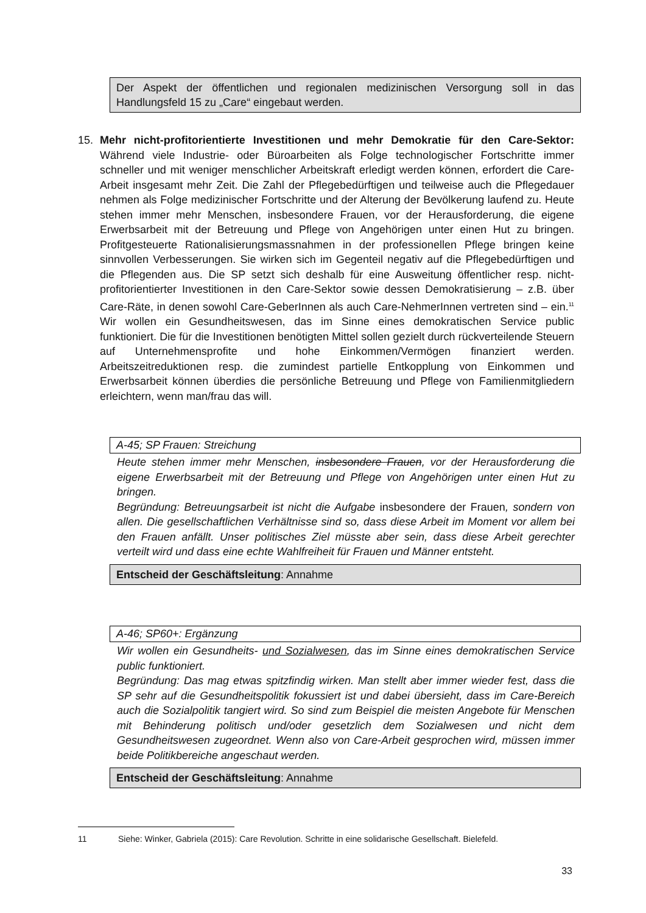Der Aspekt der öffentlichen und regionalen medizinischen Versorgung soll in das Handlungsfeld 15 zu „Care“ eingebaut werden.
15. Mehr nicht-profitorientierte Investitionen und mehr Demokratie für den Care-Sektor: Während viele Industrie- oder Büroarbeiten als Folge technologischer Fortschritte immer schneller und mit weniger menschlicher Arbeitskraft erledigt werden können, erfordert die Care-Arbeit insgesamt mehr Zeit. Die Zahl der Pflegebedürftigen und teilweise auch die Pflegedauer nehmen als Folge medizinischer Fortschritte und der Alterung der Bevölkerung laufend zu. Heute stehen immer mehr Menschen, insbesondere Frauen, vor der Herausforderung, die eigene Erwerbsarbeit mit der Betreuung und Pflege von Angehörigen unter einen Hut zu bringen. Profitgesteuerte Rationalisierungsmassnahmen in der professionellen Pflege bringen keine sinnvollen Verbesserungen. Sie wirken sich im Gegenteil negativ auf die Pflegebedürftigen und die Pflegenden aus. Die SP setzt sich deshalb für eine Ausweitung öffentlicher resp. nicht-profitorientierter Investitionen in den Care-Sektor sowie dessen Demokratisierung – z.B. über Care-Räte, in denen sowohl Care-GeberInnen als auch Care-NehmerInnen vertreten sind – ein.<sup>11</sup> Wir wollen ein Gesundheitswesen, das im Sinne eines demokratischen Service public funktioniert. Die für die Investitionen benötigten Mittel sollen gezielt durch rückverteilende Steuern auf Unternehmensprofite und hohe Einkommen/Vermögen finanziert werden. Arbeitszeitreduktionen resp. die zumindest partielle Entkopplung von Einkommen und Erwerbsarbeit können überdies die persönliche Betreuung und Pflege von Familienmitgliedern erleichtern, wenn man/frau das will.
A-45; SP Frauen: Streichung
Heute stehen immer mehr Menschen, insbesondere Frauen, vor der Herausforderung die eigene Erwerbsarbeit mit der Betreuung und Pflege von Angehörigen unter einen Hut zu bringen.
Begründung: Betreuungsarbeit ist nicht die Aufgabe insbesondere der Frauen, sondern von allen. Die gesellschaftlichen Verhältnisse sind so, dass diese Arbeit im Moment vor allem bei den Frauen anfällt. Unser politisches Ziel müsste aber sein, dass diese Arbeit gerechter verteilt wird und dass eine echte Wahlfreiheit für Frauen und Männer entsteht.
Entscheid der Geschäftsleitung: Annahme
A-46; SP60+: Ergänzung
Wir wollen ein Gesundheits- und Sozialwesen, das im Sinne eines demokratischen Service public funktioniert.
Begründung: Das mag etwas spitzfindig wirken. Man stellt aber immer wieder fest, dass die SP sehr auf die Gesundheitspolitik fokussiert ist und dabei übersieht, dass im Care-Bereich auch die Sozialpolitik tangiert wird. So sind zum Beispiel die meisten Angebote für Menschen mit Behinderung politisch und/oder gesetzlich dem Sozialwesen und nicht dem Gesundheitswesen zugeordnet. Wenn also von Care-Arbeit gesprochen wird, müssen immer beide Politikbereiche angeschaut werden.
Entscheid der Geschäftsleitung: Annahme
11 Siehe: Winker, Gabriela (2015): Care Revolution. Schritte in eine solidarische Gesellschaft. Bielefeld.
33